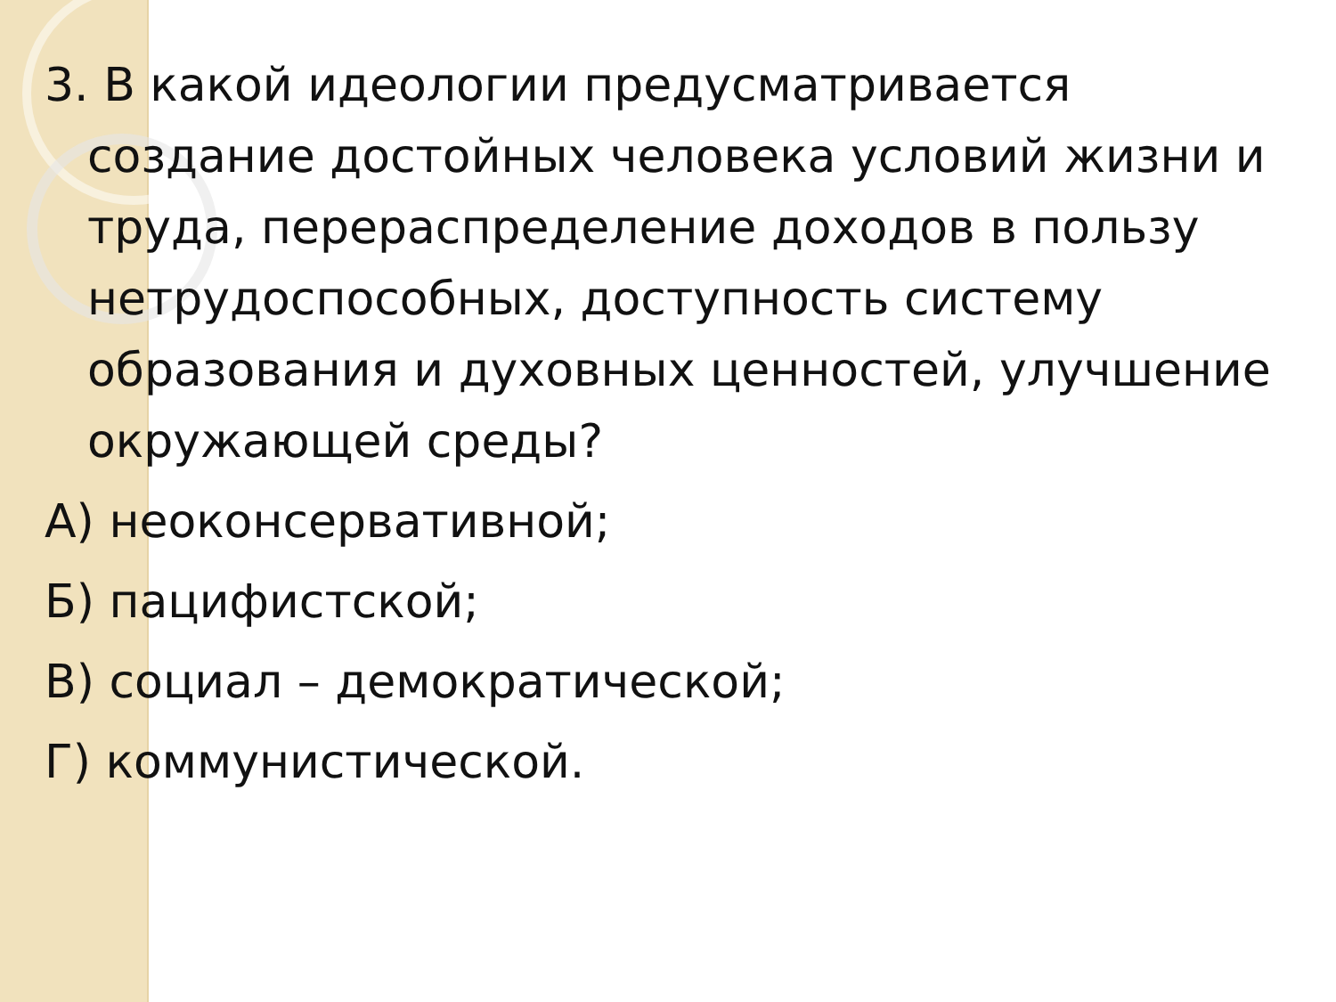3. В какой идеологии предусматривается создание достойных человека условий жизни и труда, перераспределение доходов в пользу нетрудоспособных, доступность систему образования и духовных ценностей, улучшение окружающей среды?
А) неоконсервативной;
Б) пацифистской;
В) социал – демократической;
Г) коммунистической.